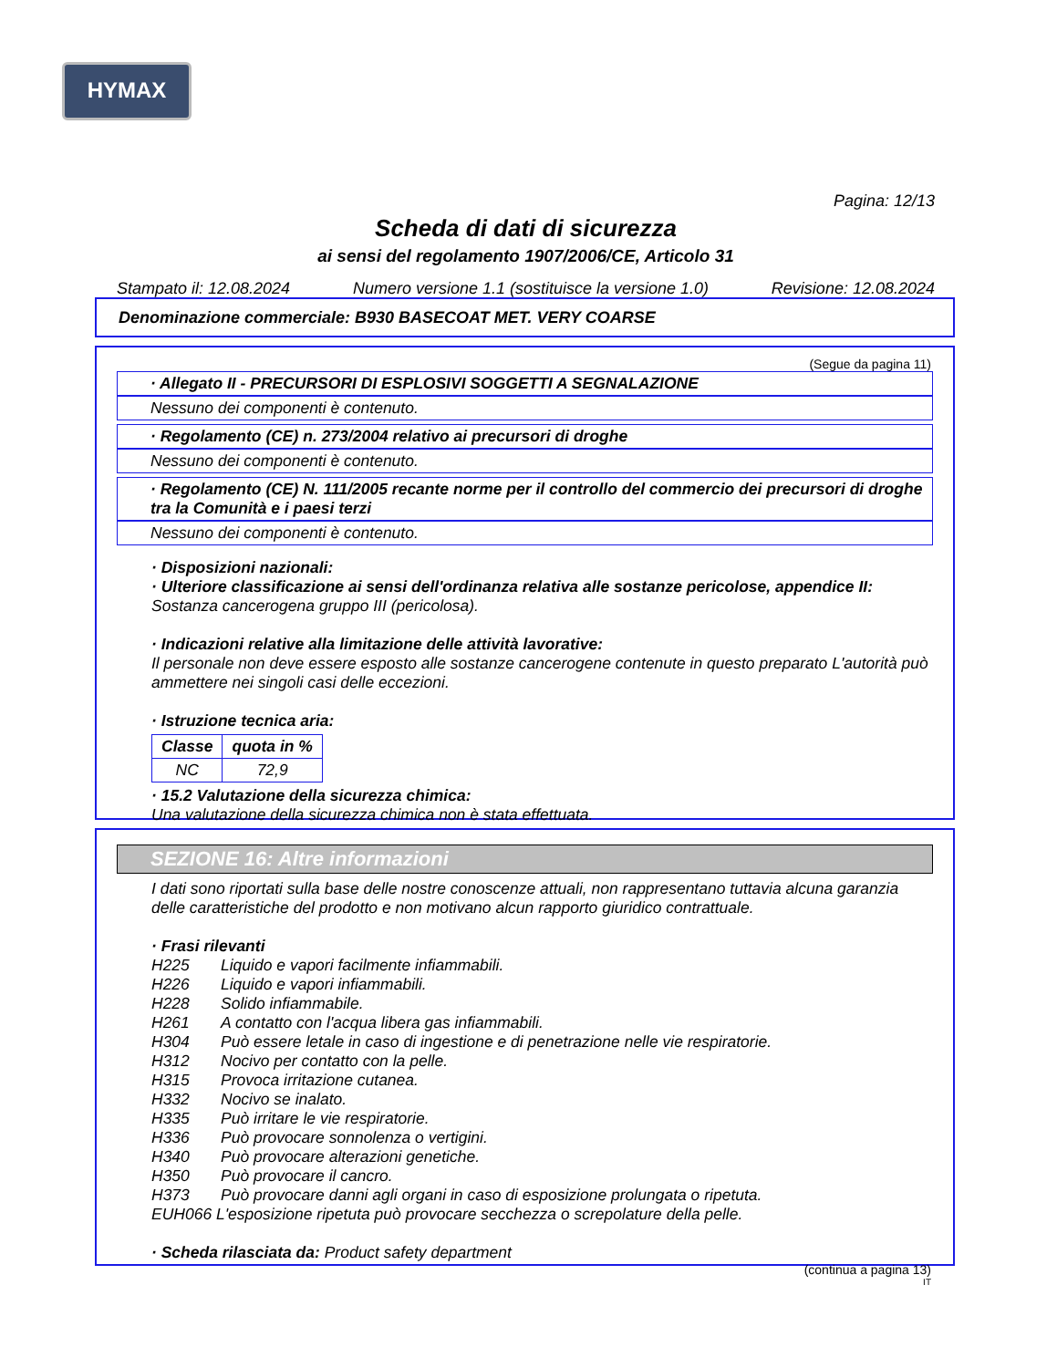HYMAX
Pagina: 12/13
Scheda di dati di sicurezza
ai sensi del regolamento 1907/2006/CE, Articolo 31
Stampato il: 12.08.2024 Numero versione 1.1 (sostituisce la versione 1.0) Revisione: 12.08.2024
Denominazione commerciale: B930 BASECOAT MET. VERY COARSE
(Segue da pagina 11)
· Allegato II - PRECURSORI DI ESPLOSIVI SOGGETTI A SEGNALAZIONE
Nessuno dei componenti è contenuto.
· Regolamento (CE) n. 273/2004 relativo ai precursori di droghe
Nessuno dei componenti è contenuto.
· Regolamento (CE) N. 111/2005 recante norme per il controllo del commercio dei precursori di droghe tra la Comunità e i paesi terzi
Nessuno dei componenti è contenuto.
· Disposizioni nazionali:
· Ulteriore classificazione ai sensi dell'ordinanza relativa alle sostanze pericolose, appendice II:
Sostanza cancerogena gruppo III (pericolosa).
· Indicazioni relative alla limitazione delle attività lavorative:
Il personale non deve essere esposto alle sostanze cancerogene contenute in questo preparato L'autorità può ammettere nei singoli casi delle eccezioni.
· Istruzione tecnica aria:
| Classe | quota in % |
| --- | --- |
| NC | 72,9 |
· 15.2 Valutazione della sicurezza chimica:
Una valutazione della sicurezza chimica non è stata effettuata.
SEZIONE 16: Altre informazioni
I dati sono riportati sulla base delle nostre conoscenze attuali, non rappresentano tuttavia alcuna garanzia delle caratteristiche del prodotto e non motivano alcun rapporto giuridico contrattuale.
· Frasi rilevanti
H225 Liquido e vapori facilmente infiammabili.
H226 Liquido e vapori infiammabili.
H228 Solido infiammabile.
H261 A contatto con l'acqua libera gas infiammabili.
H304 Può essere letale in caso di ingestione e di penetrazione nelle vie respiratorie.
H312 Nocivo per contatto con la pelle.
H315 Provoca irritazione cutanea.
H332 Nocivo se inalato.
H335 Può irritare le vie respiratorie.
H336 Può provocare sonnolenza o vertigini.
H340 Può provocare alterazioni genetiche.
H350 Può provocare il cancro.
H373 Può provocare danni agli organi in caso di esposizione prolungata o ripetuta.
EUH066 L'esposizione ripetuta può provocare secchezza o screpolature della pelle.
· Scheda rilasciata da: Product safety department
(continua a pagina 13)
IT